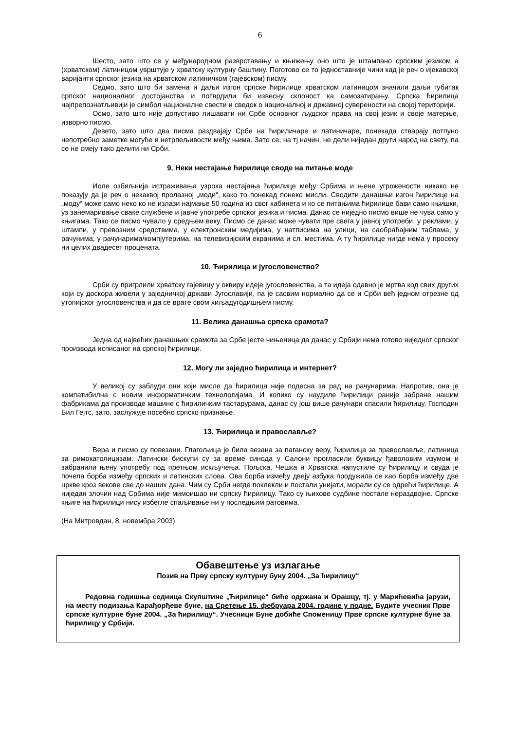6
Шесто, зато што се у међународном разврставању и књижењу оно што је штампано српским језиком а (хрватском) латиницом уврштује у хрватску културну баштину. Поготово се то једноставније чини кад је реч о ијекавској варијанти српског језика на хрватском латиничком (гајевском) писму.
Седмо, зато што би замена и даљи изгон српске ћирилице хрватском латиницом значили даљи губитак српског националног достојанства и потврдили би извесну склоност ка самозатирању. Српска ћирилица најпрепознатљивији је симбол националне свести и сведок о националној и државној суверености на својој територији.
Осмо, зато што није допустиво лишавати ни Србе основног људског права на свој језик и своје матерње, изворно писмо.
Девето, зато што два писма раздвајају Србе на ћириличаре и латиничаре, понекада стварају потпуно непотребно заметке могуће и нетрпељивости међу њима. Зато се, на тј начин, не дели ниједан други народ на свету, па се не смеју тако делити ни Срби.
9. Неки нестајање ћирилице своде на питање моде
Иоле озбиљнија истраживања узрока нестајања ћирилице међу Србима и њене угрожености никако не показују да је реч о некаквој пролазној „моди“, како то понекад понеко мисли. Сводити данашњи изгон ћирилице на „моду“ може само неко ко не излази најмање 50 година из свог кабинета и ко се питањима ћирилице бави само књишки, уз занемаривање сваке службене и јавне употребе српског језика и писма. Данас се ниједно писмо више не чува само у књигама. Тако се писмо чувало у средњем веку. Писмо се данас може чувати пре свега у јавној употреби, у реклами, у штампи, у превозним средствима, у електронским медијима, у натписима на улици, на саобраћајним таблама, у рачунима, у рачунарима/компјутерима, на телевизијским екранима и сл. местима. А ту ћирилице нигде нема у просеку ни целих двадесет процената.
10. Ћирилица и југословенство?
Срби су пригрлили хрватску гајевицу у оквиру идеје југословенства, а та идеја одавно је мртва код свих других који су доскора живели у заједничкој држави Југославији, па је сасвим нормално да се и Срби већ једном отрезне од утопијског југословенства и да се врате свом хиљадугодишњем писму.
11. Велика данашња српска срамота?
Једна од највећих данашњих срамота за Србе јесте чињеница да данас у Србији нема готово ниједног српског производа исписаног на српској ћирилици.
12. Могу ли заједно ћирилица и интернет?
У великој су заблуди они који мисле да ћирилица није подесна за рад на рачунарима. Напротив, она је компатибилна с новим информатичким технологијама. И колико су наудиле ћирилици раније забране нашим фабрикама да производе машине с ћириличким тастарурама, данас су још више рачунари спасили ћирилицу. Господин Бил Гејтс, зато, заслужује посебно српско признање.
13. Ћирилица и православље?
Вера и писмо су повезани. Глагољица је била везана за паганску веру, ћирилица за православље, латиница за римокатолицизам. Латински бискупи су за време синода у Салони прогласили буквицу ђаволовим изумом и забранили њену употребу под претњом искључења. Пољска, Чешка и Хрватска напустиле су ћирилицу и свуда је почела борба између српских и латинских слова. Ова борба између двеју азбука продужила се као борба између две цркве кроз векове све до наших дана. Чим су Срби негде поклекли и постали унијати, морали су се одрећи ћирилице. А ниједан злочин над Србима није мимоишао ни српску ћирилицу. Тако су њихове судбине постале нераздвојне. Српске књиге на ћирилици нису избегле спаљивање ни у последњим ратовима.
(На Митровдан, 8. новембра 2003)
Обавештење уз излагање
Позив на Прву српску културну буну 2004. „За ћирилицу“
Редовна годишња седница Скупштине „Ћирилице“ биће одржана и Орашцу, тј. у Марићевића јарузи, на месту подизања Карађорђеве буне, на Сретење 15. фебруара 2004. године у подне. Будите учесник Прве српске културне буне 2004. „За ћирилицу“. Учесници Буне добиће Споменицу Прве српске културне буне за ћирилицу у Србији.